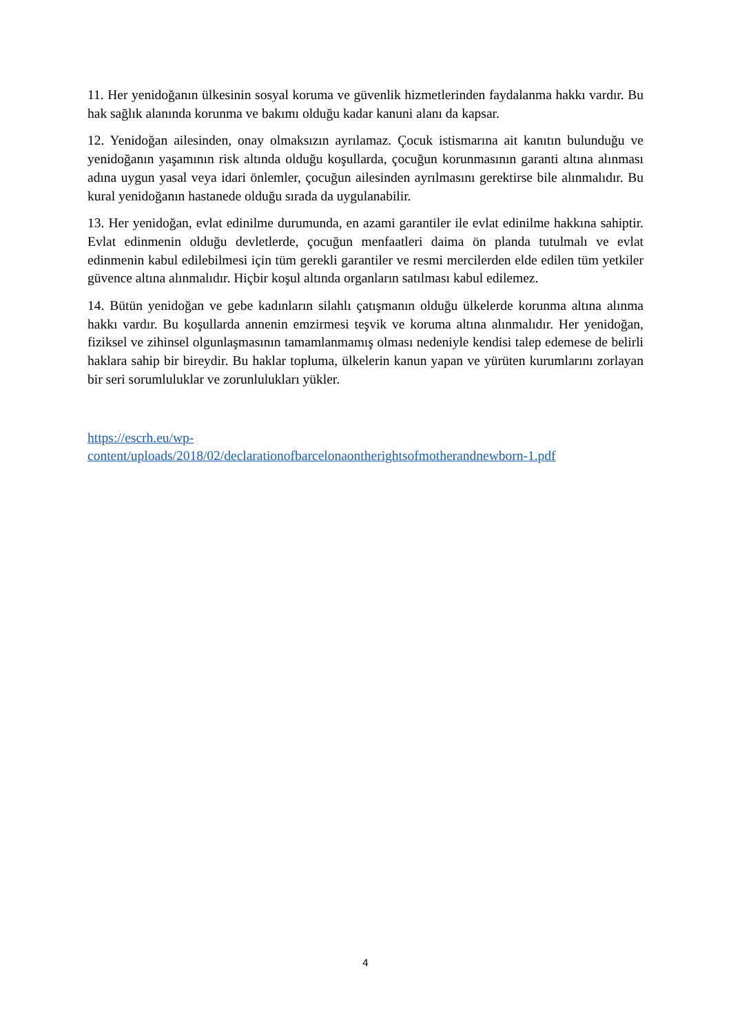11. Her yenidoğanın ülkesinin sosyal koruma ve güvenlik hizmetlerinden faydalanma hakkı vardır. Bu hak sağlık alanında korunma ve bakımı olduğu kadar kanuni alanı da kapsar.
12. Yenidoğan ailesinden, onay olmaksızın ayrılamaz. Çocuk istismarına ait kanıtın bulunduğu ve yenidoğanın yaşamının risk altında olduğu koşullarda, çocuğun korunmasının garanti altına alınması adına uygun yasal veya idari önlemler, çocuğun ailesinden ayrılmasını gerektirse bile alınmalıdır. Bu kural yenidoğanın hastanede olduğu sırada da uygulanabilir.
13. Her yenidoğan, evlat edinilme durumunda, en azami garantiler ile evlat edinilme hakkına sahiptir. Evlat edinmenin olduğu devletlerde, çocuğun menfaatleri daima ön planda tutulmalı ve evlat edinmenin kabul edilebilmesi için tüm gerekli garantiler ve resmi mercilerden elde edilen tüm yetkiler güvence altına alınmalıdır. Hiçbir koşul altında organların satılması kabul edilemez.
14. Bütün yenidoğan ve gebe kadınların silahlı çatışmanın olduğu ülkelerde korunma altına alınma hakkı vardır. Bu koşullarda annenin emzirmesi teşvik ve koruma altına alınmalıdır. Her yenidoğan, fiziksel ve zihinsel olgunlaşmasının tamamlanmamış olması nedeniyle kendisi talep edemese de belirli haklara sahip bir bireydir. Bu haklar topluma, ülkelerin kanun yapan ve yürüten kurumlarını zorlayan bir seri sorumluluklar ve zorunlulukları yükler.
https://escrh.eu/wp-
content/uploads/2018/02/declarationofbarcelonaontherightsofmotherandnewborn-1.pdf
4